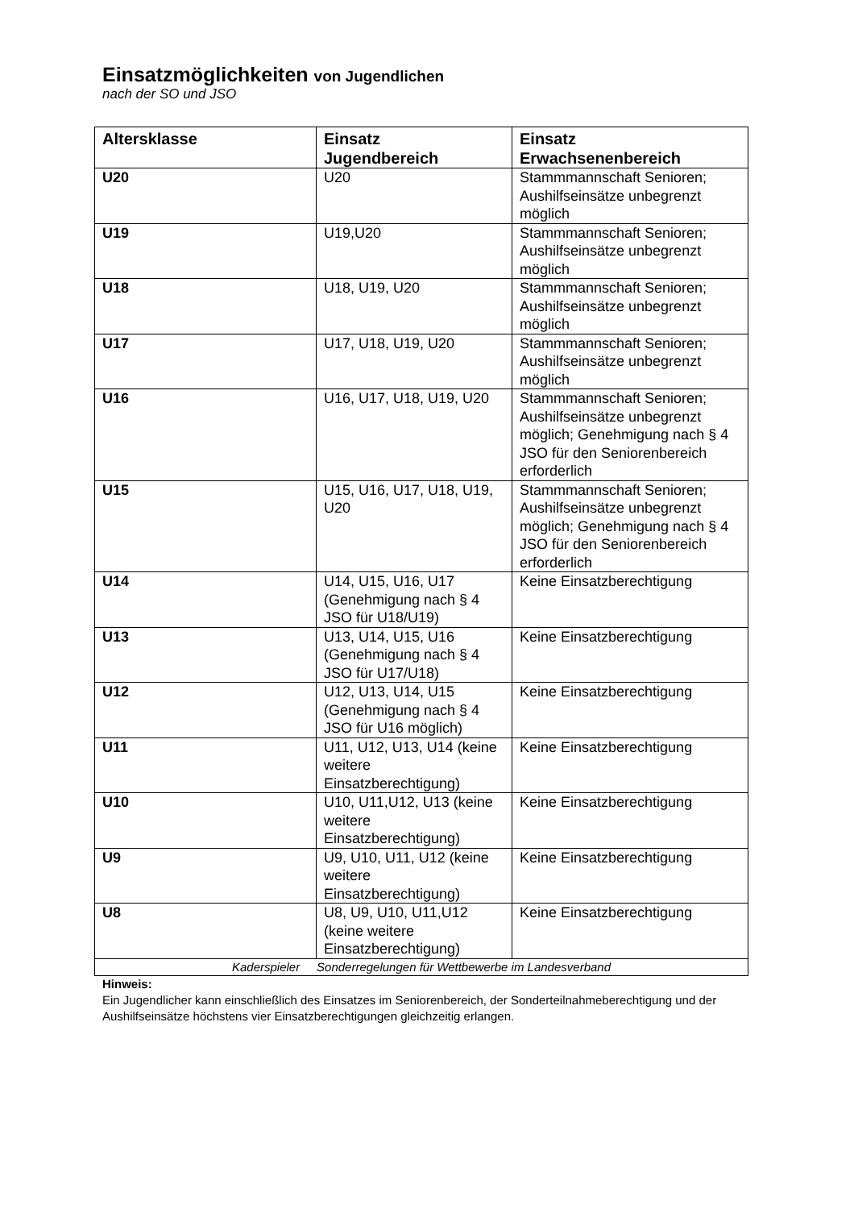Einsatzmöglichkeiten von Jugendlichen
nach der SO und JSO
| Altersklasse | Einsatz Jugendbereich | Einsatz Erwachsenenbereich |
| --- | --- | --- |
| U20 | U20 | Stammmannschaft Senioren; Aushilfseinsätze unbegrenzt möglich |
| U19 | U19,U20 | Stammmannschaft Senioren; Aushilfseinsätze unbegrenzt möglich |
| U18 | U18, U19, U20 | Stammmannschaft Senioren; Aushilfseinsätze unbegrenzt möglich |
| U17 | U17, U18, U19, U20 | Stammmannschaft Senioren; Aushilfseinsätze unbegrenzt möglich |
| U16 | U16, U17, U18, U19, U20 | Stammmannschaft Senioren; Aushilfseinsätze unbegrenzt möglich; Genehmigung nach § 4 JSO für den Seniorenbereich erforderlich |
| U15 | U15, U16, U17, U18, U19, U20 | Stammmannschaft Senioren; Aushilfseinsätze unbegrenzt möglich; Genehmigung nach § 4 JSO für den Seniorenbereich erforderlich |
| U14 | U14, U15, U16, U17 (Genehmigung nach § 4 JSO für U18/U19) | Keine Einsatzberechtigung |
| U13 | U13, U14, U15, U16 (Genehmigung nach § 4 JSO für U17/U18) | Keine Einsatzberechtigung |
| U12 | U12, U13, U14, U15 (Genehmigung nach § 4 JSO für U16 möglich) | Keine Einsatzberechtigung |
| U11 | U11, U12, U13, U14 (keine weitere Einsatzberechtigung) | Keine Einsatzberechtigung |
| U10 | U10, U11,U12, U13 (keine weitere Einsatzberechtigung) | Keine Einsatzberechtigung |
| U9 | U9, U10, U11, U12 (keine weitere Einsatzberechtigung) | Keine Einsatzberechtigung |
| U8 | U8, U9, U10, U11,U12 (keine weitere Einsatzberechtigung) | Keine Einsatzberechtigung |
| Kaderspieler Sonderregelungen für Wettbewerbe im Landesverband | | |
Hinweis:
Ein Jugendlicher kann einschließlich des Einsatzes im Seniorenbereich, der Sonderteilnahmeberechtigung und der Aushilfseinsätze höchstens vier Einsatzberechtigungen gleichzeitig erlangen.